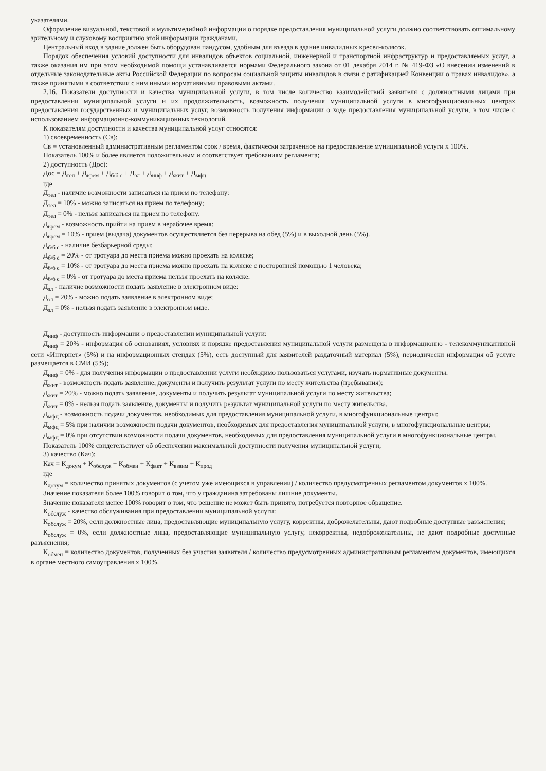указателями.
Оформление визуальной, текстовой и мультимедийной информации о порядке предоставления муниципальной услуги должно соответствовать оптимальному зрительному и слуховому восприятию этой информации гражданами.
Центральный вход в здание должен быть оборудован пандусом, удобным для въезда в здание инвалидных кресел-колясок.
Порядок обеспечения условий доступности для инвалидов объектов социальной, инженерной и транспортной инфраструктур и предоставляемых услуг, а также оказания им при этом необходимой помощи устанавливается нормами Федерального закона от 01 декабря 2014 г. № 419-ФЗ «О внесении изменений в отдельные законодательные акты Российской Федерации по вопросам социальной защиты инвалидов в связи с ратификацией Конвенции о правах инвалидов», а также принятыми в соответствии с ним иными нормативными правовыми актами.
2.16. Показатели доступности и качества муниципальной услуги, в том числе количество взаимодействий заявителя с должностными лицами при предоставлении муниципальной услуги и их продолжительность, возможность получения муниципальной услуги в многофункциональных центрах предоставления государственных и муниципальных услуг, возможность получения информации о ходе предоставления муниципальной услуги, в том числе с использованием информационно-коммуникационных технологий.
К показателям доступности и качества муниципальной услуг относятся:
1) своевременность (Св):
Св = установленный административным регламентом срок / время, фактически затраченное на предоставление муниципальной услуги х 100%.
Показатель 100% и более является положительным и соответствует требованиям регламента;
2) доступность (Дос):
Дос = Д<sub>тел</sub> + Д<sub>врем</sub> + Д<sub>б/б с</sub> + Д<sub>эл</sub> + Д<sub>инф</sub> + Д<sub>жит</sub> + Д<sub>мфц</sub>
где
Д<sub>тел</sub> - наличие возможности записаться на прием по телефону:
Д<sub>тел</sub> = 10% - можно записаться на прием по телефону;
Д<sub>тел</sub> = 0% - нельзя записаться на прием по телефону.
Д<sub>врем</sub> - возможность прийти на прием в нерабочее время:
Д<sub>врем</sub> = 10% - прием (выдача) документов осуществляется без перерыва на обед (5%) и в выходной день (5%).
Д<sub>б/б с</sub> - наличие безбарьерной среды:
Д<sub>б/б с</sub> = 20% - от тротуара до места приема можно проехать на коляске;
Д<sub>б/б с</sub> = 10% - от тротуара до места приема можно проехать на коляске с посторонней помощью 1 человека;
Д<sub>б/б с</sub> = 0% - от тротуара до места приема нельзя проехать на коляске.
Д<sub>эл</sub> - наличие возможности подать заявление в электронном виде:
Д<sub>эл</sub> = 20% - можно подать заявление в электронном виде;
Д<sub>эл</sub> = 0% - нельзя подать заявление в электронном виде.
Д<sub>инф</sub> - доступность информации о предоставлении муниципальной услуги:
Д<sub>инф</sub> = 20% - информация об основаниях, условиях и порядке предоставления муниципальной услуги размещена в информационно - телекоммуникативной сети «Интернет» (5%) и на информационных стендах (5%), есть доступный для заявителей раздаточный материал (5%), периодически информация об услуге размещается в СМИ (5%);
Д<sub>инф</sub> = 0% - для получения информации о предоставлении услуги необходимо пользоваться услугами, изучать нормативные документы.
Д<sub>жит</sub> - возможность подать заявление, документы и получить результат услуги по месту жительства (пребывания):
Д<sub>жит</sub> = 20% - можно подать заявление, документы и получить результат муниципальной услуги по месту жительства;
Д<sub>жит</sub> = 0% - нельзя подать заявление, документы и получить результат муниципальной услуги по месту жительства.
Д<sub>мфц</sub> - возможность подачи документов, необходимых для предоставления муниципальной услуги, в многофункциональные центры:
Д<sub>мфц</sub> = 5% при наличии возможности подачи документов, необходимых для предоставления муниципальной услуги, в многофункциональные центры;
Д<sub>мфц</sub> = 0% при отсутствии возможности подачи документов, необходимых для предоставления муниципальной услуги в многофункциональные центры.
Показатель 100% свидетельствует об обеспечении максимальной доступности получения муниципальной услуги;
3) качество (Кач):
Кач = К<sub>докум</sub> + К<sub>обслуж</sub> + К<sub>обмен</sub> + К<sub>факт</sub> + К<sub>взаим</sub> + К<sub>прод</sub>
где
К<sub>докум</sub> = количество принятых документов (с учетом уже имеющихся в управлении) / количество предусмотренных регламентом документов х 100%.
Значение показателя более 100% говорит о том, что у гражданина затребованы лишние документы.
Значение показателя менее 100% говорит о том, что решение не может быть принято, потребуется повторное обращение.
К<sub>обслуж</sub> - качество обслуживания при предоставлении муниципальной услуги:
К<sub>обслуж</sub> = 20%, если должностные лица, предоставляющие муниципальную услугу, корректны, доброжелательны, дают подробные доступные разъяснения;
К<sub>обслуж</sub> = 0%, если должностные лица, предоставляющие муниципальную услугу, некорректны, недоброжелательны, не дают подробные доступные разъяснения;
К<sub>обмен</sub> = количество документов, полученных без участия заявителя / количество предусмотренных административным регламентом документов, имеющихся в органе местного самоуправления х 100%.